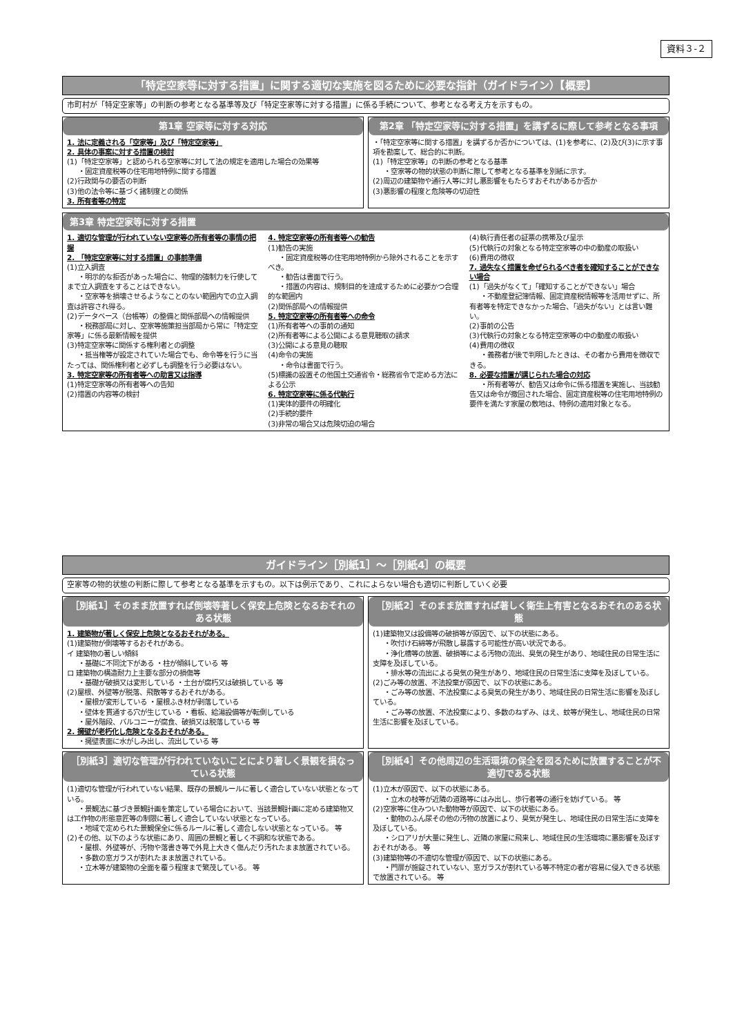資料３-２
「特定空家等に対する措置」に関する適切な実施を図るために必要な指針（ガイドライン）【概要】
市町村が「特定空家等」の判断の参考となる基準等及び「特定空家等に対する措置」に係る手続について、参考となる考え方を示すもの。
第1章 空家等に対する対応
1. 法に定義される「空家等」及び「特定空家等」
2. 具体の事案に対する措置の検討
(1)「特定空家等」と認められる空家等に対して法の規定を適用した場合の効果等
・固定資産税等の住宅用地特例に関する措置
(2)行政関与の要否の判断
(3)他の法令等に基づく諸制度との関係
3. 所有者等の特定
第2章 「特定空家等に対する措置」を講ずるに際して参考となる事項
・「特定空家等に関する措置」を講ずるか否かについては、(1)を参考に、(2)及び(3)に示す事項を勘案して、総合的に判断。
(1)「特定空家等」の判断の参考となる基準
・空家等の物的状態の判断に際して参考となる基準を別紙に示す。
(2)周辺の建築物や通行人等に対し悪影響をもたらすおそれがあるか否か
(3)悪影響の程度と危険等の切迫性
第3章 特定空家等に対する措置
1. 適切な管理が行われていない空家等の所有者等の事情の把握
2. 「特定空家等に対する措置」の事前準備
(1)立入調査
・明示的な拒否があった場合に、物理的強制力を行使してまで立入調査をすることはできない。
・空家等を損壊させるようなことのない範囲内での立入調査は許容され得る。
(2)データベース（台帳等）の整備と関係部局への情報提供
・税務部局に対し、空家等施策担当部局から常に「特定空家等」に係る最新情報を提供
(3)特定空家等に関係する権利者との調整
・抵当権等が設定されていた場合でも、命令等を行うに当たっては、関係権利者と必ずしも調整を行う必要はない。
3. 特定空家等の所有者等への助言又は指導
(1)特定空家等の所有者等への告知
(2)措置の内容等の検討
4. 特定空家等の所有者等への勧告
(1)勧告の実施
・固定資産税等の住宅用地特例から除外されることを示すべき。
・勧告は書面で行う。
・措置の内容は、規制目的を達成するために必要かつ合理的な範囲内
(2)関係部局への情報提供
5. 特定空家等の所有者等への命令
(1)所有者等への事前の通知
(2)所有者等による公開による意見聴取の請求
(3)公開による意見の聴取
(4)命令の実施
・命令は書面で行う。
(5)標識の設置その他国土交通省令・総務省令で定める方法による公示
6. 特定空家等に係る代執行
(1)実体的要件の明確化
(2)手続的要件
(3)非常の場合又は危険切迫の場合
(4)執行責任者の証票の携帯及び呈示
(5)代執行の対象となる特定空家等の中の動産の取扱い
(6)費用の徴収
7. 過失なく措置を命ぜられるべき者を確知することができない場合
(1)「過失がなくて」「確知することができない」場合
・不動産登記簿情報、固定資産税情報等を活用せずに、所有者等を特定できなかった場合、「過失がない」とは言い難い。
(2)事前の公告
(3)代執行の対象となる特定空家等の中の動産の取扱い
(4)費用の徴収
・義務者が後で判明したときは、その者から費用を徴収できる。
8. 必要な措置が講じられた場合の対応
・所有者等が、勧告又は命令に係る措置を実施し、当該勧告又は命令が撤回された場合、固定資産税等の住宅用地特例の要件を満たす家屋の敷地は、特例の適用対象となる。
ガイドライン［別紙1］～［別紙4］の概要
空家等の物的状態の判断に際して参考となる基準を示すもの。以下は例示であり、これによらない場合も適切に判断していく必要
［別紙1］そのまま放置すれば倒壊等著しく保安上危険となるおそれのある状態
1. 建築物が著しく保安上危険となるおそれがある。
(1)建築物が倒壊等するおそれがある。
イ 建築物の著しい傾斜
・基礎に不同沈下がある ・柱が傾斜している 等
ロ 建築物の構造耐力上主要な部分の損傷等
・基礎が破損又は変形している ・土台が腐朽又は破損している 等
(2)屋根、外壁等が脱落、飛散等するおそれがある。
・屋根が変形している ・屋根ふき材が剥落している
・壁体を貫通する穴が生じている ・看板、給湯設備等が転倒している
・屋外階段、バルコニーが腐食、破損又は脱落している 等
2. 擁壁が老朽化し危険となるおそれがある。
・擁壁表面に水がしみ出し、流出している 等
［別紙2］そのまま放置すれば著しく衛生上有害となるおそれのある状態
(1)建築物又は設備等の破損等が原因で、以下の状態にある。
・吹付け石綿等が飛散し暴露する可能性が高い状況である。
・浄化槽等の放置、破損等による汚物の流出、臭気の発生があり、地域住民の日常生活に支障を及ぼしている。
・排水等の流出による臭気の発生があり、地域住民の日常生活に支障を及ぼしている。
(2)ごみ等の放置、不法投棄が原因で、以下の状態にある。
・ごみ等の放置、不法投棄による臭気の発生があり、地域住民の日常生活に影響を及ぼしている。
・ごみ等の放置、不法投棄により、多数のねずみ、はえ、蚊等が発生し、地域住民の日常生活に影響を及ぼしている。
［別紙3］適切な管理が行われていないことにより著しく景観を損なっている状態
(1)適切な管理が行われていない結果、既存の景観ルールに著しく適合していない状態となっている。
・景観法に基づき景観計画を策定している場合において、当該景観計画に定める建築物又は工作物の形態意匠等の制限に著しく適合していない状態となっている。
・地域で定められた景観保全に係るルールに著しく適合しない状態となっている。 等
(2)その他、以下のような状態にあり、周囲の景観と著しく不調和な状態である。
・屋根、外壁等が、汚物や落書き等で外見上大きく傷んだり汚れたまま放置されている。
・多数の窓ガラスが割れたまま放置されている。
・立木等が建築物の全面を覆う程度まで繁茂している。 等
［別紙4］その他周辺の生活環境の保全を図るために放置することが不適切である状態
(1)立木が原因で、以下の状態にある。
・立木の枝等が近隣の道路等にはみ出し、歩行者等の通行を妨げている。 等
(2)空家等に住みついた動物等が原因で、以下の状態にある。
・動物のふん尿その他の汚物の放置により、臭気が発生し、地域住民の日常生活に支障を及ぼしている。
・シロアリが大量に発生し、近隣の家屋に飛来し、地域住民の生活環境に悪影響を及ぼすおそれがある。 等
(3)建築物等の不適切な管理が原因で、以下の状態にある。
・門扉が施錠されていない、窓ガラスが割れている等不特定の者が容易に侵入できる状態で放置されている。 等